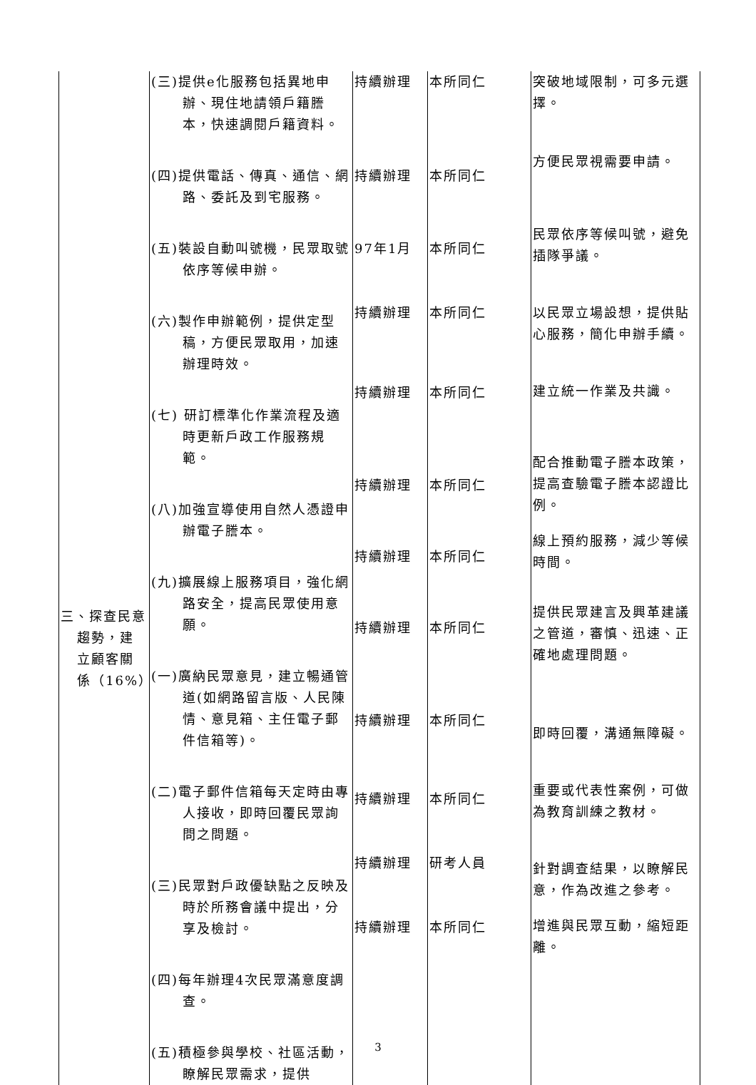| 三、探查民意 趨勢，建 立顧客關 係（16%） | (三)提供e化服務包括異地申辦、現住地請領戶籍謄本，快速調閱戶籍資料。 (四)提供電話、傳真、通信、網路、委託及到宅服務。 (五)裝設自動叫號機，民眾取號依序等候申辦。 (六)製作申辦範例，提供定型稿，方便民眾取用，加速辦理時效。 (七) 研訂標準化作業流程及適時更新戶政工作服務規範。 (八)加強宣導使用自然人憑證申辦電子謄本。 (九)擴展線上服務項目，強化網路安全，提高民眾使用意願。 (一)廣納民眾意見，建立暢通管道(如網路留言版、人民陳情、意見箱、主任電子郵件信箱等)。 (二)電子郵件信箱每天定時由專人接收，即時回覆民眾詢問之問題。 (三)民眾對戶政優缺點之反映及時於所務會議中提出，分享及檢討。 (四)每年辦理4次民眾滿意度調查。 (五)積極參與學校、社區活動，瞭解民眾需求，提供 | 持續辦理 持續辦理 97年1月 持續辦理 持續辦理 持續辦理 持續辦理 持續辦理 持續辦理 持續辦理 持續辦理 持續辦理 | 本所同仁 本所同仁 本所同仁 本所同仁 本所同仁 本所同仁 本所同仁 本所同仁 本所同仁 本所同仁 研考人員 本所同仁 | 突破地域限制，可多元選擇。 方便民眾視需要申請。 民眾依序等候叫號，避免插隊爭議。 以民眾立場設想，提供貼心服務，簡化申辦手續。 建立統一作業及共識。 配合推動電子謄本政策，提高查驗電子謄本認證比例。 線上預約服務，減少等候時間。 提供民眾建言及興革建議之管道，審慎、迅速、正確地處理問題。 即時回覆，溝通無障礙。 重要或代表性案例，可做為教育訓練之教材。 針對調查結果，以瞭解民意，作為改進之參考。 增進與民眾互動，縮短距離。 |
3